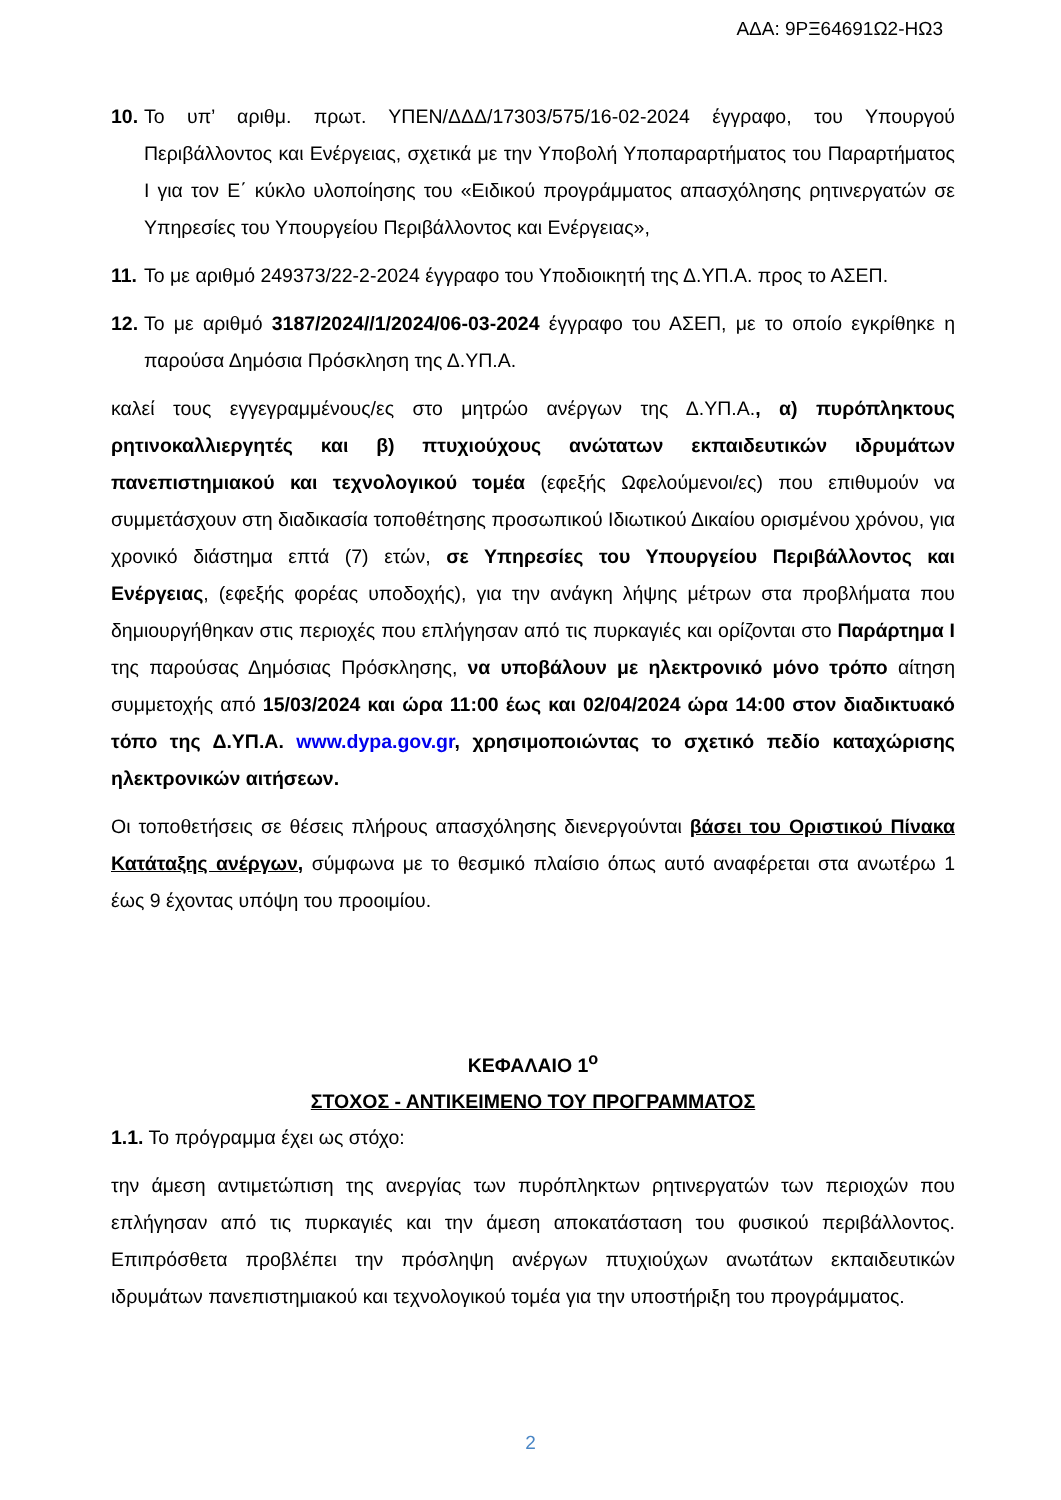ΑΔΑ: 9ΡΞ64691Ω2-ΗΩ3
10.
Το υπ’ αριθμ. πρωτ. ΥΠΕΝ/ΔΔΔ/17303/575/16-02-2024 έγγραφο, του Υπουργού Περιβάλλοντος και Ενέργειας, σχετικά με την Υποβολή Υποπαραρτήματος του Παραρτήματος Ι για τον Ε΄ κύκλο υλοποίησης του «Ειδικού προγράμματος απασχόλησης ρητινεργατών σε Υπηρεσίες του Υπουργείου Περιβάλλοντος και Ενέργειας»,
11.
Το με αριθμό 249373/22-2-2024 έγγραφο του Υποδιοικητή της Δ.ΥΠ.Α. προς το ΑΣΕΠ.
12.
Το με αριθμό 3187/2024//1/2024/06-03-2024 έγγραφο του ΑΣΕΠ, με το οποίο εγκρίθηκε η παρούσα Δημόσια Πρόσκληση της Δ.ΥΠ.Α.
καλεί τους εγγεγραμμένους/ες στο μητρώο ανέργων της Δ.ΥΠ.Α., α) πυρόπληκτους ρητινοκαλλιεργητές και β) πτυχιούχους ανώτατων εκπαιδευτικών ιδρυμάτων πανεπιστημιακού και τεχνολογικού τομέα (εφεξής Ωφελούμενοι/ες) που επιθυμούν να συμμετάσχουν στη διαδικασία τοποθέτησης προσωπικού Ιδιωτικού Δικαίου ορισμένου χρόνου, για χρονικό διάστημα επτά (7) ετών, σε Υπηρεσίες του Υπουργείου Περιβάλλοντος και Ενέργειας, (εφεξής φορέας υποδοχής), για την ανάγκη λήψης μέτρων στα προβλήματα που δημιουργήθηκαν στις περιοχές που επλήγησαν από τις πυρκαγιές και ορίζονται στο Παράρτημα Ι της παρούσας Δημόσιας Πρόσκλησης, να υποβάλουν με ηλεκτρονικό μόνο τρόπο αίτηση συμμετοχής από 15/03/2024 και ώρα 11:00 έως και 02/04/2024 ώρα 14:00 στον διαδικτυακό τόπο της Δ.ΥΠ.Α. www.dypa.gov.gr, χρησιμοποιώντας το σχετικό πεδίο καταχώρισης ηλεκτρονικών αιτήσεων.
Οι τοποθετήσεις σε θέσεις πλήρους απασχόλησης διενεργούνται βάσει του Οριστικού Πίνακα Κατάταξης ανέργων, σύμφωνα με το θεσμικό πλαίσιο όπως αυτό αναφέρεται στα ανωτέρω 1 έως 9 έχοντας υπόψη του προοιμίου.
ΚΕΦΑΛΑΙΟ 1<sup>ο</sup>
ΣΤΟΧΟΣ - ΑΝΤΙΚΕΙΜΕΝΟ ΤΟΥ ΠΡΟΓΡΑΜΜΑΤΟΣ
1.1. Το πρόγραμμα έχει ως στόχο:
την άμεση αντιμετώπιση της ανεργίας των πυρόπληκτων ρητινεργατών των περιοχών που επλήγησαν από τις πυρκαγιές και την άμεση αποκατάσταση του φυσικού περιβάλλοντος. Επιπρόσθετα προβλέπει την πρόσληψη ανέργων πτυχιούχων ανωτάτων εκπαιδευτικών ιδρυμάτων πανεπιστημιακού και τεχνολογικού τομέα για την υποστήριξη του προγράμματος.
2